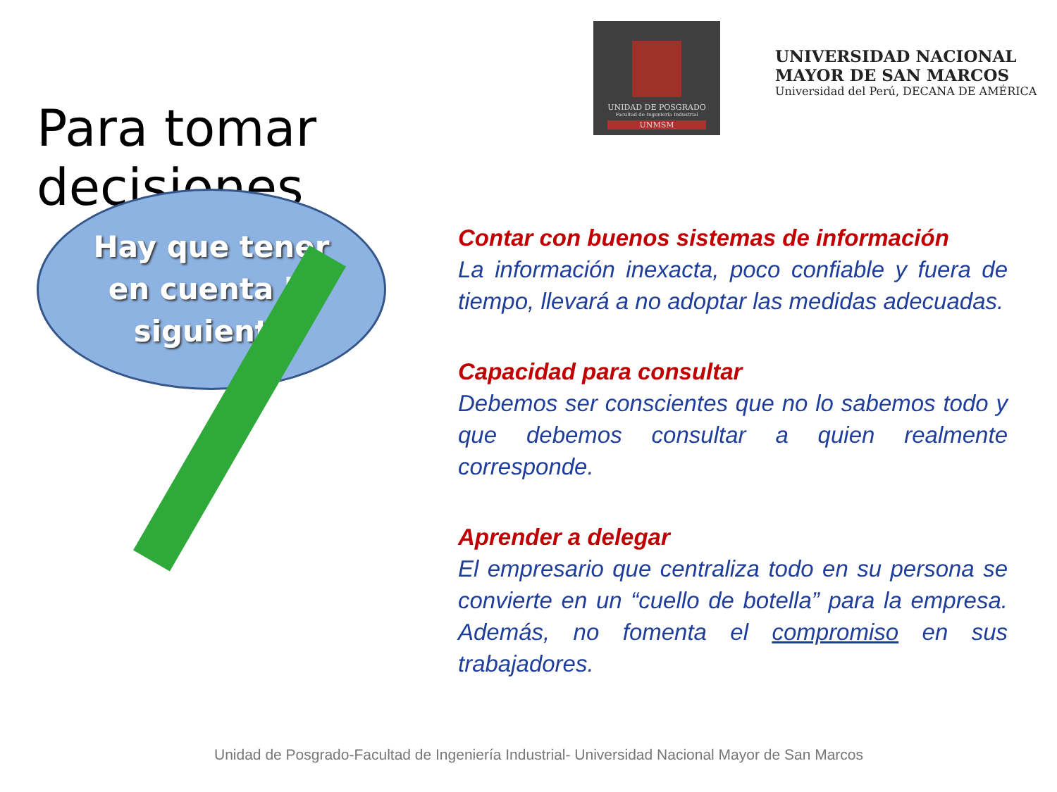Para tomar decisiones
UNIDAD DE POSGRADO
Facultad de Ingeniería Industrial
UNMSM
UNIVERSIDAD NACIONAL
MAYOR DE SAN MARCOS
Universidad del Perú, DECANA DE AMÉRICA
Hay que tener
en cuenta lo
siguiente
Contar con buenos sistemas de información
La información inexacta, poco confiable y fuera de tiempo, llevará a no adoptar las medidas adecuadas.
Capacidad para consultar
Debemos ser conscientes que no lo sabemos todo y que debemos consultar a quien realmente corresponde.
Aprender a delegar
El empresario que centraliza todo en su persona se convierte en un “cuello de botella” para la empresa. Además, no fomenta el compromiso en sus trabajadores.
Unidad de Posgrado-Facultad de Ingeniería Industrial- Universidad Nacional Mayor de San Marcos